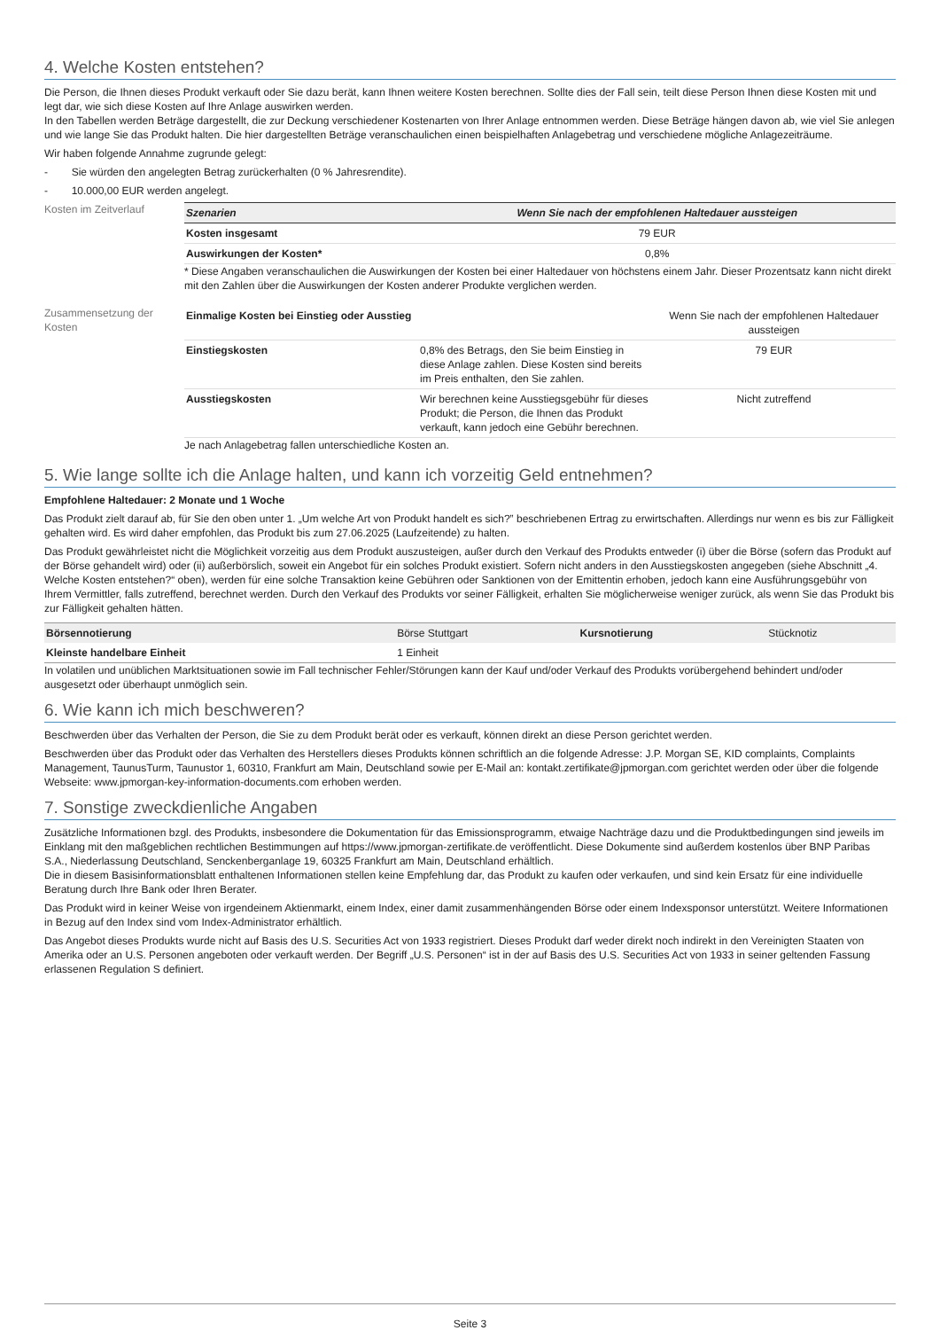4. Welche Kosten entstehen?
Die Person, die Ihnen dieses Produkt verkauft oder Sie dazu berät, kann Ihnen weitere Kosten berechnen. Sollte dies der Fall sein, teilt diese Person Ihnen diese Kosten mit und legt dar, wie sich diese Kosten auf Ihre Anlage auswirken werden.
In den Tabellen werden Beträge dargestellt, die zur Deckung verschiedener Kostenarten von Ihrer Anlage entnommen werden. Diese Beträge hängen davon ab, wie viel Sie anlegen und wie lange Sie das Produkt halten. Die hier dargestellten Beträge veranschaulichen einen beispielhaften Anlagebetrag und verschiedene mögliche Anlagezeiträume.
Wir haben folgende Annahme zugrunde gelegt:
- Sie würden den angelegten Betrag zurückerhalten (0 % Jahresrendite).
- 10.000,00 EUR werden angelegt.
Kosten im Zeitverlauf
| Szenarien | Wenn Sie nach der empfohlenen Haltedauer aussteigen |
| --- | --- |
| Kosten insgesamt | 79 EUR |
| Auswirkungen der Kosten* | 0,8% |
* Diese Angaben veranschaulichen die Auswirkungen der Kosten bei einer Haltedauer von höchstens einem Jahr. Dieser Prozentsatz kann nicht direkt mit den Zahlen über die Auswirkungen der Kosten anderer Produkte verglichen werden.
Zusammensetzung der Kosten
| Einmalige Kosten bei Einstieg oder Ausstieg | | Wenn Sie nach der empfohlenen Haltedauer aussteigen |
| Einstiegskosten | 0,8% des Betrags, den Sie beim Einstieg in diese Anlage zahlen. Diese Kosten sind bereits im Preis enthalten, den Sie zahlen. | 79 EUR |
| Ausstiegskosten | Wir berechnen keine Ausstiegsgebühr für dieses Produkt; die Person, die Ihnen das Produkt verkauft, kann jedoch eine Gebühr berechnen. | Nicht zutreffend |
Je nach Anlagebetrag fallen unterschiedliche Kosten an.
5. Wie lange sollte ich die Anlage halten, und kann ich vorzeitig Geld entnehmen?
Empfohlene Haltedauer: 2 Monate und 1 Woche
Das Produkt zielt darauf ab, für Sie den oben unter 1. „Um welche Art von Produkt handelt es sich?” beschriebenen Ertrag zu erwirtschaften. Allerdings nur wenn es bis zur Fälligkeit gehalten wird. Es wird daher empfohlen, das Produkt bis zum 27.06.2025 (Laufzeitende) zu halten.
Das Produkt gewährleistet nicht die Möglichkeit vorzeitig aus dem Produkt auszusteigen, außer durch den Verkauf des Produkts entweder (i) über die Börse (sofern das Produkt auf der Börse gehandelt wird) oder (ii) außerbörslich, soweit ein Angebot für ein solches Produkt existiert. Sofern nicht anders in den Ausstiegskosten angegeben (siehe Abschnitt „4. Welche Kosten entstehen?“ oben), werden für eine solche Transaktion keine Gebühren oder Sanktionen von der Emittentin erhoben, jedoch kann eine Ausführungsgebühr von Ihrem Vermittler, falls zutreffend, berechnet werden. Durch den Verkauf des Produkts vor seiner Fälligkeit, erhalten Sie möglicherweise weniger zurück, als wenn Sie das Produkt bis zur Fälligkeit gehalten hätten.
| Börsennotierung | Börse Stuttgart | Kursnotierung | Stücknotiz |
| Kleinste handelbare Einheit | 1 Einheit | | |
In volatilen und unüblichen Marktsituationen sowie im Fall technischer Fehler/Störungen kann der Kauf und/oder Verkauf des Produkts vorübergehend behindert und/oder ausgesetzt oder überhaupt unmöglich sein.
6. Wie kann ich mich beschweren?
Beschwerden über das Verhalten der Person, die Sie zu dem Produkt berät oder es verkauft, können direkt an diese Person gerichtet werden.
Beschwerden über das Produkt oder das Verhalten des Herstellers dieses Produkts können schriftlich an die folgende Adresse: J.P. Morgan SE, KID complaints, Complaints Management, TaunusTurm, Taunustor 1, 60310, Frankfurt am Main, Deutschland sowie per E-Mail an: kontakt.zertifikate@jpmorgan.com gerichtet werden oder über die folgende Webseite: www.jpmorgan-key-information-documents.com erhoben werden.
7. Sonstige zweckdienliche Angaben
Zusätzliche Informationen bzgl. des Produkts, insbesondere die Dokumentation für das Emissionsprogramm, etwaige Nachträge dazu und die Produktbedingungen sind jeweils im Einklang mit den maßgeblichen rechtlichen Bestimmungen auf https://www.jpmorgan-zertifikate.de veröffentlicht. Diese Dokumente sind außerdem kostenlos über BNP Paribas S.A., Niederlassung Deutschland, Senckenberganlage 19, 60325 Frankfurt am Main, Deutschland erhältlich.
Die in diesem Basisinformationsblatt enthaltenen Informationen stellen keine Empfehlung dar, das Produkt zu kaufen oder verkaufen, und sind kein Ersatz für eine individuelle Beratung durch Ihre Bank oder Ihren Berater.
Das Produkt wird in keiner Weise von irgendeinem Aktienmarkt, einem Index, einer damit zusammenhängenden Börse oder einem Indexsponsor unterstützt. Weitere Informationen in Bezug auf den Index sind vom Index-Administrator erhältlich.
Das Angebot dieses Produkts wurde nicht auf Basis des U.S. Securities Act von 1933 registriert. Dieses Produkt darf weder direkt noch indirekt in den Vereinigten Staaten von Amerika oder an U.S. Personen angeboten oder verkauft werden. Der Begriff „U.S. Personen“ ist in der auf Basis des U.S. Securities Act von 1933 in seiner geltenden Fassung erlassenen Regulation S definiert.
Seite 3